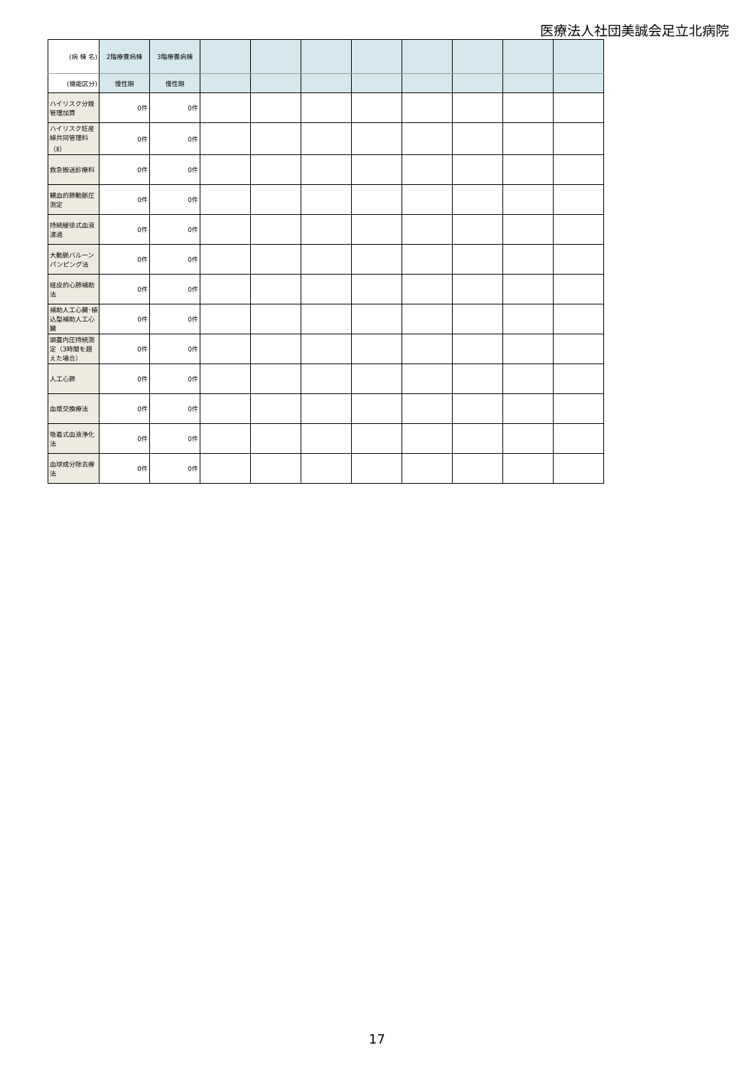医療法人社団美誠会足立北病院
| (病 棟 名) | 2階療養病棟 | 3階療養病棟 | | | | | | | | |
| --- | --- | --- | --- | --- | --- | --- | --- | --- | --- | --- |
| (機能区分) | 慢性期 | 慢性期 | | | | | | | | |
| ハイリスク分娩管理加算 | 0件 | 0件 | | | | | | | | |
| ハイリスク妊産婦共同管理料（Ⅱ） | 0件 | 0件 | | | | | | | | |
| 救急搬送診療料 | 0件 | 0件 | | | | | | | | |
| 観血的肺動脈圧測定 | 0件 | 0件 | | | | | | | | |
| 持続緩徐式血液濾過 | 0件 | 0件 | | | | | | | | |
| 大動脈バルーンパンピング法 | 0件 | 0件 | | | | | | | | |
| 経皮的心肺補助法 | 0件 | 0件 | | | | | | | | |
| 補助人工心臓･植込型補助人工心臓 | 0件 | 0件 | | | | | | | | |
| 頭蓋内圧持続測定（3時間を超えた場合） | 0件 | 0件 | | | | | | | | |
| 人工心肺 | 0件 | 0件 | | | | | | | | |
| 血漿交換療法 | 0件 | 0件 | | | | | | | | |
| 吸着式血液浄化法 | 0件 | 0件 | | | | | | | | |
| 血球成分除去療法 | 0件 | 0件 | | | | | | | | |
17